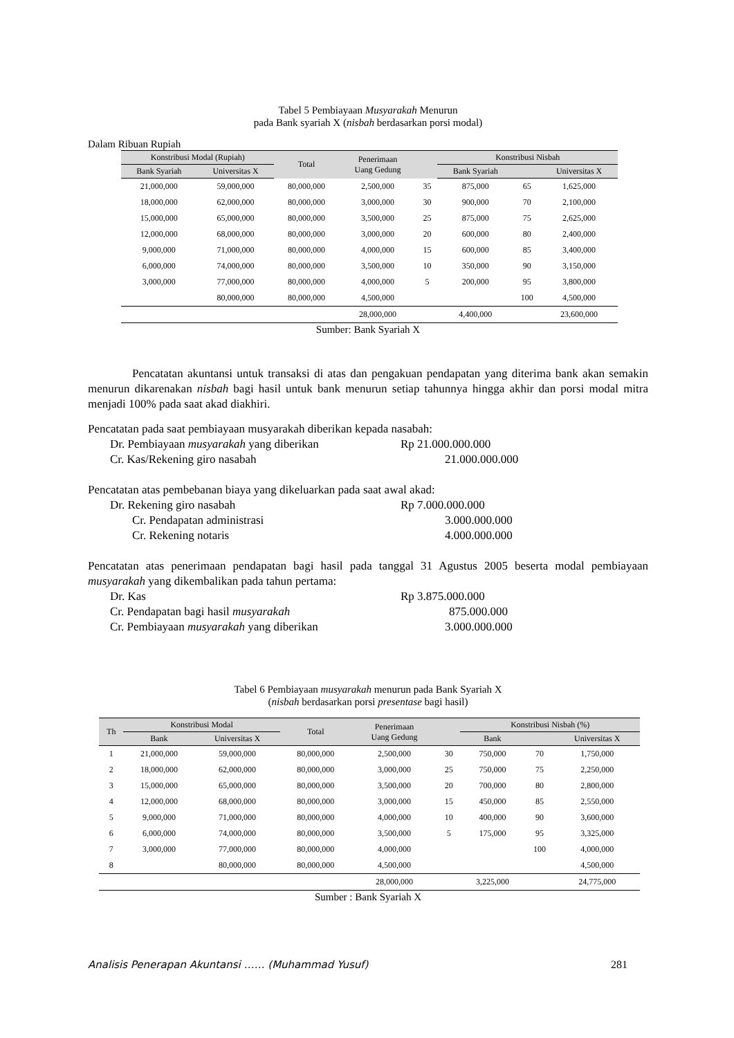Tabel 5 Pembiayaan Musyarakah Menurun
pada Bank syariah X (nisbah berdasarkan porsi modal)
Dalam Ribuan Rupiah
| Konstribusi Modal (Rupiah) | | Total | Penerimaan Uang Gedung | | Konstribusi Nisbah | | |
| --- | --- | --- | --- | --- | --- | --- | --- |
| Bank Syariah | Universitas X | | | | Bank Syariah | | Universitas X |
| 21,000,000 | 59,000,000 | 80,000,000 | 2,500,000 | 35 | 875,000 | 65 | 1,625,000 |
| 18,000,000 | 62,000,000 | 80,000,000 | 3,000,000 | 30 | 900,000 | 70 | 2,100,000 |
| 15,000,000 | 65,000,000 | 80,000,000 | 3,500,000 | 25 | 875,000 | 75 | 2,625,000 |
| 12,000,000 | 68,000,000 | 80,000,000 | 3,000,000 | 20 | 600,000 | 80 | 2,400,000 |
| 9,000,000 | 71,000,000 | 80,000,000 | 4,000,000 | 15 | 600,000 | 85 | 3,400,000 |
| 6,000,000 | 74,000,000 | 80,000,000 | 3,500,000 | 10 | 350,000 | 90 | 3,150,000 |
| 3,000,000 | 77,000,000 | 80,000,000 | 4,000,000 | 5 | 200,000 | 95 | 3,800,000 |
| | 80,000,000 | 80,000,000 | 4,500,000 | | | 100 | 4,500,000 |
| | | | 28,000,000 | | 4,400,000 | | 23,600,000 |
Sumber: Bank Syariah X
Pencatatan akuntansi untuk transaksi di atas dan pengakuan pendapatan yang diterima bank akan semakin menurun dikarenakan nisbah bagi hasil untuk bank menurun setiap tahunnya hingga akhir dan porsi modal mitra menjadi 100% pada saat akad diakhiri.
Pencatatan pada saat pembiayaan musyarakah diberikan kepada nasabah:
Dr. Pembiayaan musyarakah yang diberikan Rp 21.000.000.000
Cr. Kas/Rekening giro nasabah 21.000.000.000
Pencatatan atas pembebanan biaya yang dikeluarkan pada saat awal akad:
Dr. Rekening giro nasabah Rp 7.000.000.000
Cr. Pendapatan administrasi 3.000.000.000
Cr. Rekening notaris 4.000.000.000
Pencatatan atas penerimaan pendapatan bagi hasil pada tanggal 31 Agustus 2005 beserta modal pembiayaan musyarakah yang dikembalikan pada tahun pertama:
Dr. Kas Rp 3.875.000.000
Cr. Pendapatan bagi hasil musyarakah 875.000.000
Cr. Pembiayaan musyarakah yang diberikan 3.000.000.000
Tabel 6 Pembiayaan musyarakah menurun pada Bank Syariah X
(nisbah berdasarkan porsi presentase bagi hasil)
| Th | Konstribusi Modal | | Total | Penerimaan Uang Gedung | | Konstribusi Nisbah (%) | | |
| --- | --- | --- | --- | --- | --- | --- | --- | --- |
| | Bank | Universitas X | | | | Bank | | Universitas X |
| 1 | 21,000,000 | 59,000,000 | 80,000,000 | 2,500,000 | 30 | 750,000 | 70 | 1,750,000 |
| 2 | 18,000,000 | 62,000,000 | 80,000,000 | 3,000,000 | 25 | 750,000 | 75 | 2,250,000 |
| 3 | 15,000,000 | 65,000,000 | 80,000,000 | 3,500,000 | 20 | 700,000 | 80 | 2,800,000 |
| 4 | 12,000,000 | 68,000,000 | 80,000,000 | 3,000,000 | 15 | 450,000 | 85 | 2,550,000 |
| 5 | 9,000,000 | 71,000,000 | 80,000,000 | 4,000,000 | 10 | 400,000 | 90 | 3,600,000 |
| 6 | 6,000,000 | 74,000,000 | 80,000,000 | 3,500,000 | 5 | 175,000 | 95 | 3,325,000 |
| 7 | 3,000,000 | 77,000,000 | 80,000,000 | 4,000,000 | | | 100 | 4,000,000 |
| 8 | | 80,000,000 | 80,000,000 | 4,500,000 | | | | 4,500,000 |
| | | | | 28,000,000 | | 3,225,000 | | 24,775,000 |
Sumber : Bank Syariah X
Analisis Penerapan Akuntansi …… (Muhammad Yusuf) 281